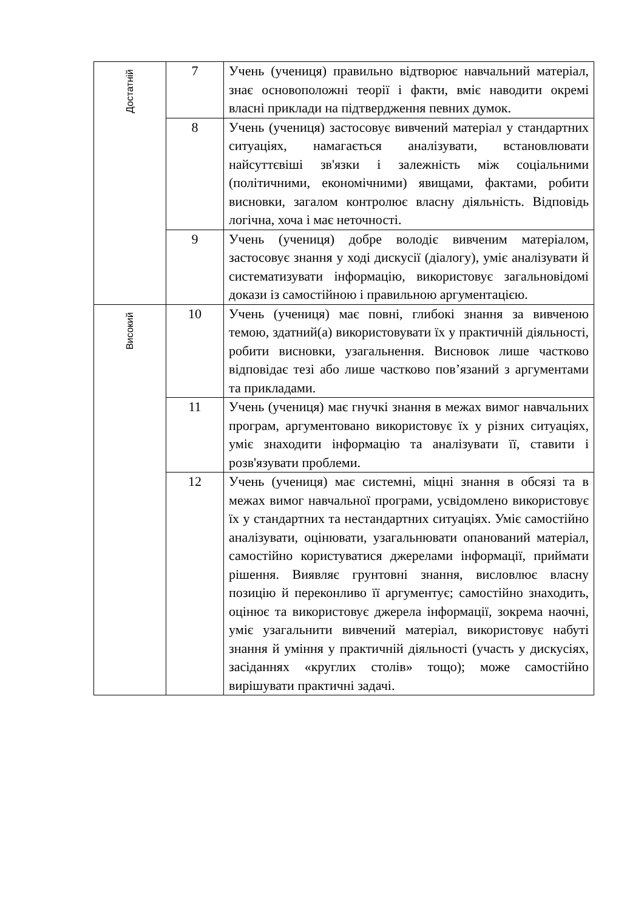| Достатній | 7 | Учень (учениця) правильно відтворює навчальний матеріал, знає основоположні теорії і факти, вміє наводити окремі власні приклади на підтвердження певних думок. |
| | 8 | Учень (учениця) застосовує вивчений матеріал у стандартних ситуаціях, намагається аналізувати, встановлювати найсуттєвіші зв'язки і залежність між соціальними (політичними, економічними) явищами, фактами, робити висновки, загалом контролює власну діяльність. Відповідь логічна, хоча і має неточності. |
| | 9 | Учень (учениця) добре володіє вивченим матеріалом, застосовує знання у ході дискусії (діалогу), уміє аналізувати й систематизувати інформацію, використовує загальновідомі докази із самостійною і правильною аргументацією. |
| Високий | 10 | Учень (учениця) має повні, глибокі знання за вивченою темою, здатний(а) використовувати їх у практичній діяльності, робити висновки, узагальнення. Висновок лише частково відповідає тезі або лише частково пов’язаний з аргументами та прикладами. |
| | 11 | Учень (учениця) має гнучкі знання в межах вимог навчальних програм, аргументовано використовує їх у різних ситуаціях, уміє знаходити інформацію та аналізувати її, ставити і розв'язувати проблеми. |
| | 12 | Учень (учениця) має системні, міцні знання в обсязі та в межах вимог навчальної програми, усвідомлено використовує їх у стандартних та нестандартних ситуаціях. Уміє самостійно аналізувати, оцінювати, узагальнювати опанований матеріал, самостійно користуватися джерелами інформації, приймати рішення. Виявляє грунтовні знання, висловлює власну позицію й переконливо її аргументує; самостійно знаходить, оцінює та використовує джерела інформації, зокрема наочні, уміє узагальнити вивчений матеріал, використовує набуті знання й уміння у практичній діяльності (участь у дискусіях, засіданнях «круглих столів» тощо); може самостійно вирішувати практичні задачі. |